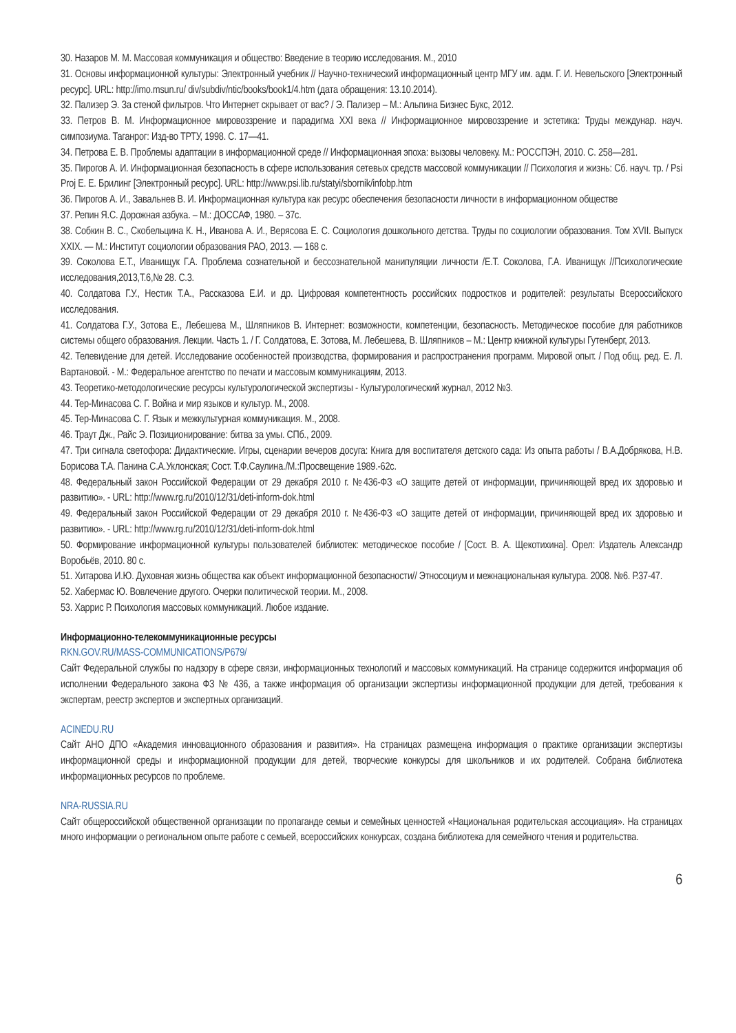30. Назаров М. М. Массовая коммуникация и общество: Введение в теорию исследования. М., 2010
31. Основы информационной культуры: Электронный учебник // Научно-технический информационный центр МГУ им. адм. Г. И. Невельского [Электронный ресурс]. URL: http://imo.msun.ru/ div/subdiv/ntic/books/book1/4.htm (дата обращения: 13.10.2014).
32. Пализер Э. За стеной фильтров. Что Интернет скрывает от вас? / Э. Пализер – М.: Альпина Бизнес Букс, 2012.
33. Петров В. М. Информационное мировоззрение и парадигма XXI века // Информационное мировоззрение и эстетика: Труды междунар. науч. симпозиума. Таганрог: Изд-во ТРТУ, 1998. С. 17—41.
34. Петрова Е. В. Проблемы адаптации в информационной среде // Информационная эпоха: вызовы человеку. М.: РОССПЭН, 2010. С. 258—281.
35. Пирогов А. И. Информационная безопасность в сфере использования сетевых средств массовой коммуникации // Психология и жизнь: Сб. науч. тр. / Psi Proj Е. Е. Брилинг [Электронный ресурс]. URL: http://www.psi.lib.ru/statyi/sbornik/infobp.htm
36. Пирогов А. И., Завальнев В. И. Информационная культура как ресурс обеспечения безопасности личности в информационном обществе
37. Репин Я.С. Дорожная азбука. – М.: ДОССАФ, 1980. – 37с.
38. Собкин В. С., Скобельцина К. Н., Иванова А. И., Верясова Е. С. Социология дошкольного детства. Труды по социологии образования. Том XVII. Выпуск XXIX. — М.: Институт социологии образования РАО, 2013. — 168 с.
39. Соколова Е.Т., Иванищук Г.А. Проблема сознательной и бессознательной манипуляции личности /Е.Т. Соколова, Г.А. Иванищук //Психологические исследования,2013,Т.6,№ 28. С.3.
40. Солдатова Г.У., Нестик Т.А., Рассказова Е.И. и др. Цифровая компетентность российских подростков и родителей: результаты Всероссийского исследования.
41. Солдатова Г.У., Зотова Е., Лебешева М., Шляпников В. Интернет: возможности, компетенции, безопасность. Методическое пособие для работников системы общего образования. Лекции. Часть 1. / Г. Солдатова, Е. Зотова, М. Лебешева, В. Шляпников – М.: Центр книжной культуры Гутенберг, 2013.
42. Телевидение для детей. Исследование особенностей производства, формирования и распространения программ. Мировой опыт. / Под общ. ред. Е. Л. Вартановой. - М.: Федеральное агентство по печати и массовым коммуникациям, 2013.
43. Теоретико-методологические ресурсы культурологической экспертизы - Культурологический журнал, 2012 №3.
44. Тер-Минасова С. Г. Война и мир языков и культур. М., 2008.
45. Тер-Минасова С. Г. Язык и межкультурная коммуникация. М., 2008.
46. Траут Дж., Райс Э. Позиционирование: битва за умы. СПб., 2009.
47. Три сигнала светофора: Дидактические. Игры, сценарии вечеров досуга: Книга для воспитателя детского сада: Из опыта работы / В.А.Добрякова, Н.В. Борисова Т.А. Панина С.А.Уклонская; Сост. Т.Ф.Саулина./М.:Просвещение 1989.-62с.
48. Федеральный закон Российской Федерации от 29 декабря 2010 г. №436-ФЗ «О защите детей от информации, причиняющей вред их здоровью и развитию». - URL: http://www.rg.ru/2010/12/31/deti-inform-dok.html
49. Федеральный закон Российской Федерации от 29 декабря 2010 г. №436-ФЗ «О защите детей от информации, причиняющей вред их здоровью и развитию». - URL: http://www.rg.ru/2010/12/31/deti-inform-dok.html
50. Формирование информационной культуры пользователей библиотек: методическое пособие / [Сост. В. А. Щекотихина]. Орел: Издатель Александр Воробьёв, 2010. 80 с.
51. Хитарова И.Ю. Духовная жизнь общества как объект информационной безопасности// Этносоциум и межнациональная культура. 2008. №6. Р.37-47.
52. Хабермас Ю. Вовлечение другого. Очерки политической теории. М., 2008.
53. Харрис Р. Психология массовых коммуникаций. Любое издание.
Информационно-телекоммуникационные ресурсы
RKN.GOV.RU/MASS-COMMUNICATIONS/P679/
Сайт Федеральной службы по надзору в сфере связи, информационных технологий и массовых коммуникаций. На странице содержится информация об исполнении Федерального закона ФЗ № 436, а также информация об организации экспертизы информационной продукции для детей, требования к экспертам, реестр экспертов и экспертных организаций.
ACINEDU.RU
Сайт АНО ДПО «Академия инновационного образования и развития». На страницах размещена информация о практике организации экспертизы информационной среды и информационной продукции для детей, творческие конкурсы для школьников и их родителей. Собрана библиотека информационных ресурсов по проблеме.
NRA-RUSSIA.RU
Сайт общероссийской общественной организации по пропаганде семьи и семейных ценностей «Национальная родительская ассоциация». На страницах много информации о региональном опыте работе с семьей, всероссийских конкурсах, создана библиотека для семейного чтения и родительства.
6